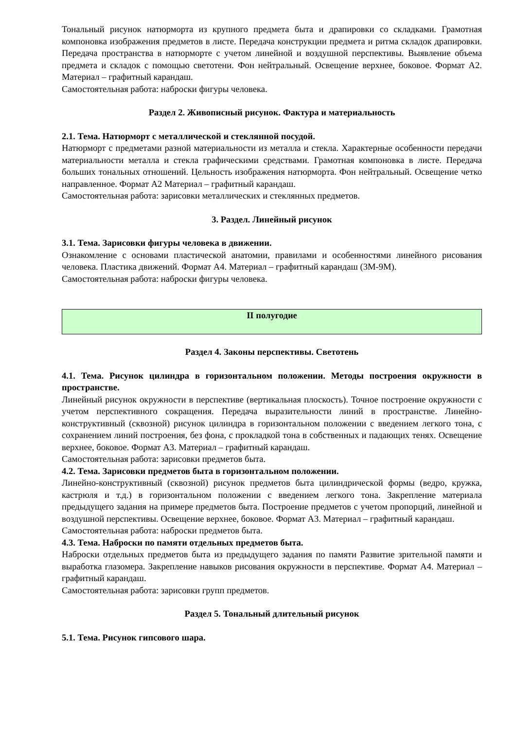Тональный рисунок натюрморта из крупного предмета быта и драпировки со складками. Грамотная компоновка изображения предметов в листе. Передача конструкции предмета и ритма складок драпировки. Передача пространства в натюрморте с учетом линейной и воздушной перспективы. Выявление объема предмета и складок с помощью светотени. Фон нейтральный. Освещение верхнее, боковое. Формат А2. Материал – графитный карандаш.
Самостоятельная работа: наброски фигуры человека.
Раздел 2. Живописный рисунок. Фактура и материальность
2.1. Тема. Натюрморт с металлической и стеклянной посудой.
Натюрморт с предметами разной материальности из металла и стекла. Характерные особенности передачи материальности металла и стекла графическими средствами. Грамотная компоновка в листе. Передача больших тональных отношений. Цельность изображения натюрморта. Фон нейтральный. Освещение четко направленное. Формат А2 Материал – графитный карандаш.
Самостоятельная работа: зарисовки металлических и стеклянных предметов.
3. Раздел. Линейный рисунок
3.1. Тема. Зарисовки фигуры человека в движении.
Ознакомление с основами пластической анатомии, правилами и особенностями линейного рисования человека. Пластика движений. Формат А4. Материал – графитный карандаш (3М-9М).
Самостоятельная работа: наброски фигуры человека.
II полугодие
Раздел 4. Законы перспективы. Светотень
4.1. Тема. Рисунок цилиндра в горизонтальном положении. Методы построения окружности в пространстве.
Линейный рисунок окружности в перспективе (вертикальная плоскость). Точное построение окружности с учетом перспективного сокращения. Передача выразительности линий в пространстве. Линейно-конструктивный (сквозной) рисунок цилиндра в горизонтальном положении с введением легкого тона, с сохранением линий построения, без фона, с прокладкой тона в собственных и падающих тенях. Освещение верхнее, боковое. Формат А3. Материал – графитный карандаш.
Самостоятельная работа: зарисовки предметов быта.
4.2. Тема. Зарисовки предметов быта в горизонтальном положении.
Линейно-конструктивный (сквозной) рисунок предметов быта цилиндрической формы (ведро, кружка, кастрюля и т.д.) в горизонтальном положении с введением легкого тона. Закрепление материала предыдущего задания на примере предметов быта. Построение предметов с учетом пропорций, линейной и воздушной перспективы. Освещение верхнее, боковое. Формат А3. Материал – графитный карандаш.
Самостоятельная работа: наброски предметов быта.
4.3. Тема. Наброски по памяти отдельных предметов быта.
Наброски отдельных предметов быта из предыдущего задания по памяти Развитие зрительной памяти и выработка глазомера. Закрепление навыков рисования окружности в перспективе. Формат А4. Материал – графитный карандаш.
Самостоятельная работа: зарисовки групп предметов.
Раздел 5. Тональный длительный рисунок
5.1. Тема. Рисунок гипсового шара.